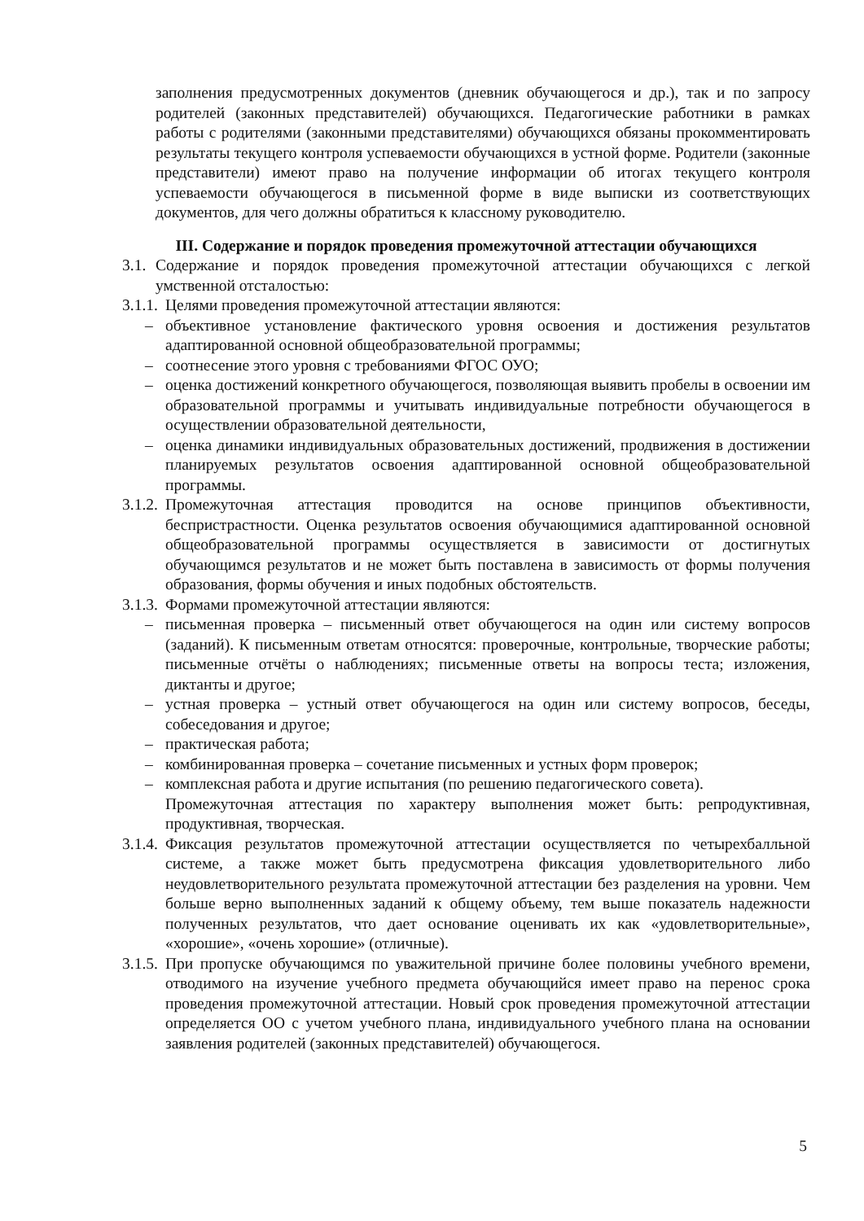заполнения предусмотренных документов (дневник обучающегося и др.), так и по запросу родителей (законных представителей) обучающихся. Педагогические работники в рамках работы с родителями (законными представителями) обучающихся обязаны прокомментировать результаты текущего контроля успеваемости обучающихся в устной форме. Родители (законные представители) имеют право на получение информации об итогах текущего контроля успеваемости обучающегося в письменной форме в виде выписки из соответствующих документов, для чего должны обратиться к классному руководителю.
III. Содержание и порядок проведения промежуточной аттестации обучающихся
3.1.
Содержание и порядок проведения промежуточной аттестации обучающихся с легкой умственной отсталостью:
3.1.1.
Целями проведения промежуточной аттестации являются:
– объективное установление фактического уровня освоения и достижения результатов адаптированной основной общеобразовательной программы;
– соотнесение этого уровня с требованиями ФГОС ОУО;
– оценка достижений конкретного обучающегося, позволяющая выявить пробелы в освоении им образовательной программы и учитывать индивидуальные потребности обучающегося в осуществлении образовательной деятельности,
– оценка динамики индивидуальных образовательных достижений, продвижения в достижении планируемых результатов освоения адаптированной основной общеобразовательной программы.
3.1.2.
Промежуточная аттестация проводится на основе принципов объективности, беспристрастности. Оценка результатов освоения обучающимися адаптированной основной общеобразовательной программы осуществляется в зависимости от достигнутых обучающимся результатов и не может быть поставлена в зависимость от формы получения образования, формы обучения и иных подобных обстоятельств.
3.1.3.
Формами промежуточной аттестации являются:
– письменная проверка – письменный ответ обучающегося на один или систему вопросов (заданий). К письменным ответам относятся: проверочные, контрольные, творческие работы; письменные отчёты о наблюдениях; письменные ответы на вопросы теста; изложения, диктанты и другое;
– устная проверка – устный ответ обучающегося на один или систему вопросов, беседы, собеседования и другое;
– практическая работа;
– комбинированная проверка – сочетание письменных и устных форм проверок;
– комплексная работа и другие испытания (по решению педагогического совета).
Промежуточная аттестация по характеру выполнения может быть: репродуктивная, продуктивная, творческая.
3.1.4.
Фиксация результатов промежуточной аттестации осуществляется по четырехбалльной системе, а также может быть предусмотрена фиксация удовлетворительного либо неудовлетворительного результата промежуточной аттестации без разделения на уровни. Чем больше верно выполненных заданий к общему объему, тем выше показатель надежности полученных результатов, что дает основание оценивать их как «удовлетворительные», «хорошие», «очень хорошие» (отличные).
3.1.5.
При пропуске обучающимся по уважительной причине более половины учебного времени, отводимого на изучение учебного предмета обучающийся имеет право на перенос срока проведения промежуточной аттестации. Новый срок проведения промежуточной аттестации определяется ОО с учетом учебного плана, индивидуального учебного плана на основании заявления родителей (законных представителей) обучающегося.
5